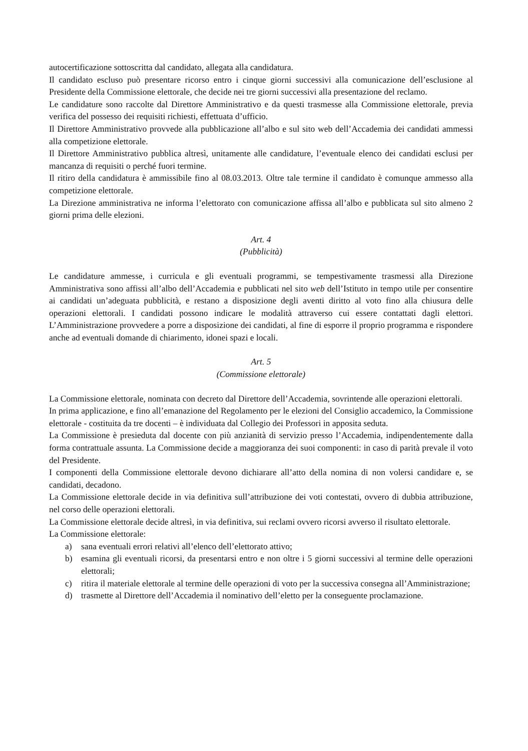autocertificazione sottoscritta dal candidato, allegata alla candidatura.
Il candidato escluso può presentare ricorso entro i cinque giorni successivi alla comunicazione dell’esclusione al Presidente della Commissione elettorale, che decide nei tre giorni successivi alla presentazione del reclamo.
Le candidature sono raccolte dal Direttore Amministrativo e da questi trasmesse alla Commissione elettorale, previa verifica del possesso dei requisiti richiesti, effettuata d’ufficio.
Il Direttore Amministrativo provvede alla pubblicazione all’albo e sul sito web dell’Accademia dei candidati ammessi alla competizione elettorale.
Il Direttore Amministrativo pubblica altresì, unitamente alle candidature, l’eventuale elenco dei candidati esclusi per mancanza di requisiti o perché fuori termine.
Il ritiro della candidatura è ammissibile fino al 08.03.2013. Oltre tale termine il candidato è comunque ammesso alla competizione elettorale.
La Direzione amministrativa ne informa l’elettorato con comunicazione affissa all’albo e pubblicata sul sito almeno 2 giorni prima delle elezioni.
Art. 4
(Pubblicità)
Le candidature ammesse, i curricula e gli eventuali programmi, se tempestivamente trasmessi alla Direzione Amministrativa sono affissi all’albo dell’Accademia e pubblicati nel sito web dell’Istituto in tempo utile per consentire ai candidati un’adeguata pubblicità, e restano a disposizione degli aventi diritto al voto fino alla chiusura delle operazioni elettorali. I candidati possono indicare le modalità attraverso cui essere contattati dagli elettori. L’Amministrazione provvedere a porre a disposizione dei candidati, al fine di esporre il proprio programma e rispondere anche ad eventuali domande di chiarimento, idonei spazi e locali.
Art. 5
(Commissione elettorale)
La Commissione elettorale, nominata con decreto dal Direttore dell’Accademia, sovrintende alle operazioni elettorali.
In prima applicazione, e fino all’emanazione del Regolamento per le elezioni del Consiglio accademico, la Commissione elettorale - costituita da tre docenti – è individuata dal Collegio dei Professori in apposita seduta.
La Commissione è presieduta dal docente con più anzianità di servizio presso l’Accademia, indipendentemente dalla forma contrattuale assunta. La Commissione decide a maggioranza dei suoi componenti: in caso di parità prevale il voto del Presidente.
I componenti della Commissione elettorale devono dichiarare all’atto della nomina di non volersi candidare e, se candidati, decadono.
La Commissione elettorale decide in via definitiva sull’attribuzione dei voti contestati, ovvero di dubbia attribuzione, nel corso delle operazioni elettorali.
La Commissione elettorale decide altresì, in via definitiva, sui reclami ovvero ricorsi avverso il risultato elettorale.
La Commissione elettorale:
a) sana eventuali errori relativi all’elenco dell’elettorato attivo;
b) esamina gli eventuali ricorsi, da presentarsi entro e non oltre i 5 giorni successivi al termine delle operazioni elettorali;
c) ritira il materiale elettorale al termine delle operazioni di voto per la successiva consegna all’Amministrazione;
d) trasmette al Direttore dell’Accademia il nominativo dell’eletto per la conseguente proclamazione.